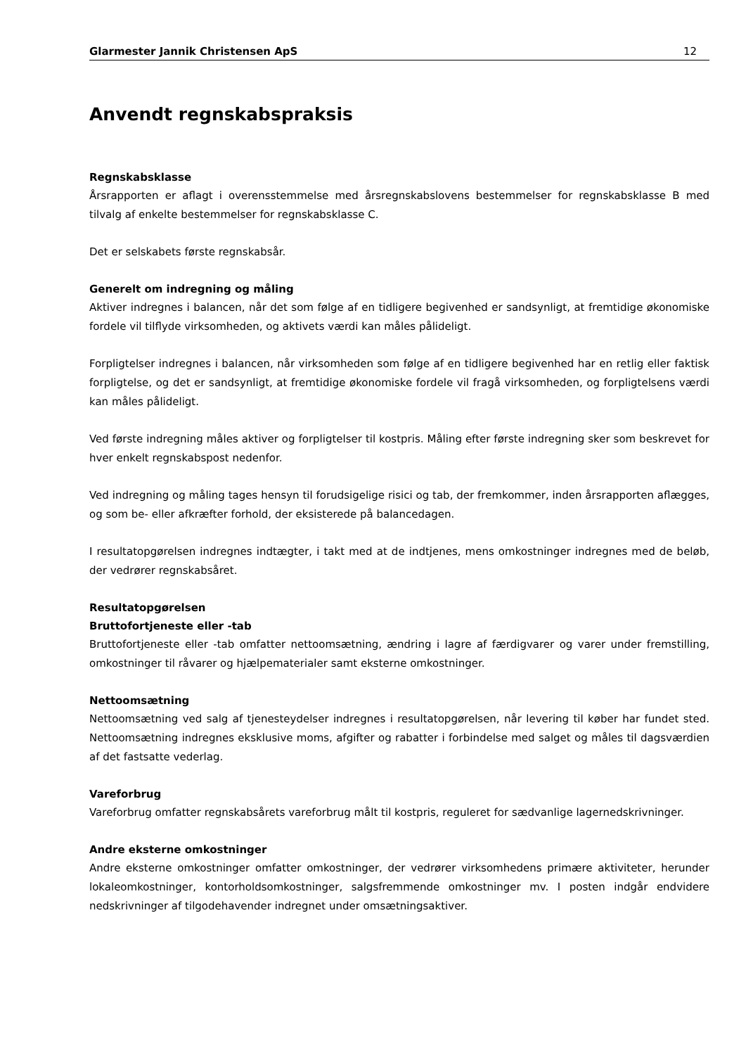Glarmester Jannik Christensen ApS 12
Anvendt regnskabspraksis
Regnskabsklasse
Årsrapporten er aflagt i overensstemmelse med årsregnskabslovens bestemmelser for regnskabsklasse B med tilvalg af enkelte bestemmelser for regnskabsklasse C.
Det er selskabets første regnskabsår.
Generelt om indregning og måling
Aktiver indregnes i balancen, når det som følge af en tidligere begivenhed er sandsynligt, at fremtidige økonomiske fordele vil tilflyde virksomheden, og aktivets værdi kan måles pålideligt.
Forpligtelser indregnes i balancen, når virksomheden som følge af en tidligere begivenhed har en retlig eller faktisk forpligtelse, og det er sandsynligt, at fremtidige økonomiske fordele vil fragå virksomheden, og forpligtelsens værdi kan måles pålideligt.
Ved første indregning måles aktiver og forpligtelser til kostpris. Måling efter første indregning sker som beskrevet for hver enkelt regnskabspost nedenfor.
Ved indregning og måling tages hensyn til forudsigelige risici og tab, der fremkommer, inden årsrapporten aflægges, og som be- eller afkræfter forhold, der eksisterede på balancedagen.
I resultatopgørelsen indregnes indtægter, i takt med at de indtjenes, mens omkostninger indregnes med de beløb, der vedrører regnskabsåret.
Resultatopgørelsen
Bruttofortjeneste eller -tab
Bruttofortjeneste eller -tab omfatter nettoomsætning, ændring i lagre af færdigvarer og varer under fremstilling, omkostninger til råvarer og hjælpematerialer samt eksterne omkostninger.
Nettoomsætning
Nettoomsætning ved salg af tjenesteydelser indregnes i resultatopgørelsen, når levering til køber har fundet sted. Nettoomsætning indregnes eksklusive moms, afgifter og rabatter i forbindelse med salget og måles til dagsværdien af det fastsatte vederlag.
Vareforbrug
Vareforbrug omfatter regnskabsårets vareforbrug målt til kostpris, reguleret for sædvanlige lagernedskrivninger.
Andre eksterne omkostninger
Andre eksterne omkostninger omfatter omkostninger, der vedrører virksomhedens primære aktiviteter, herunder lokaleomkostninger, kontorholdsomkostninger, salgsfremmende omkostninger mv. I posten indgår endvidere nedskrivninger af tilgodehavender indregnet under omsætningsaktiver.